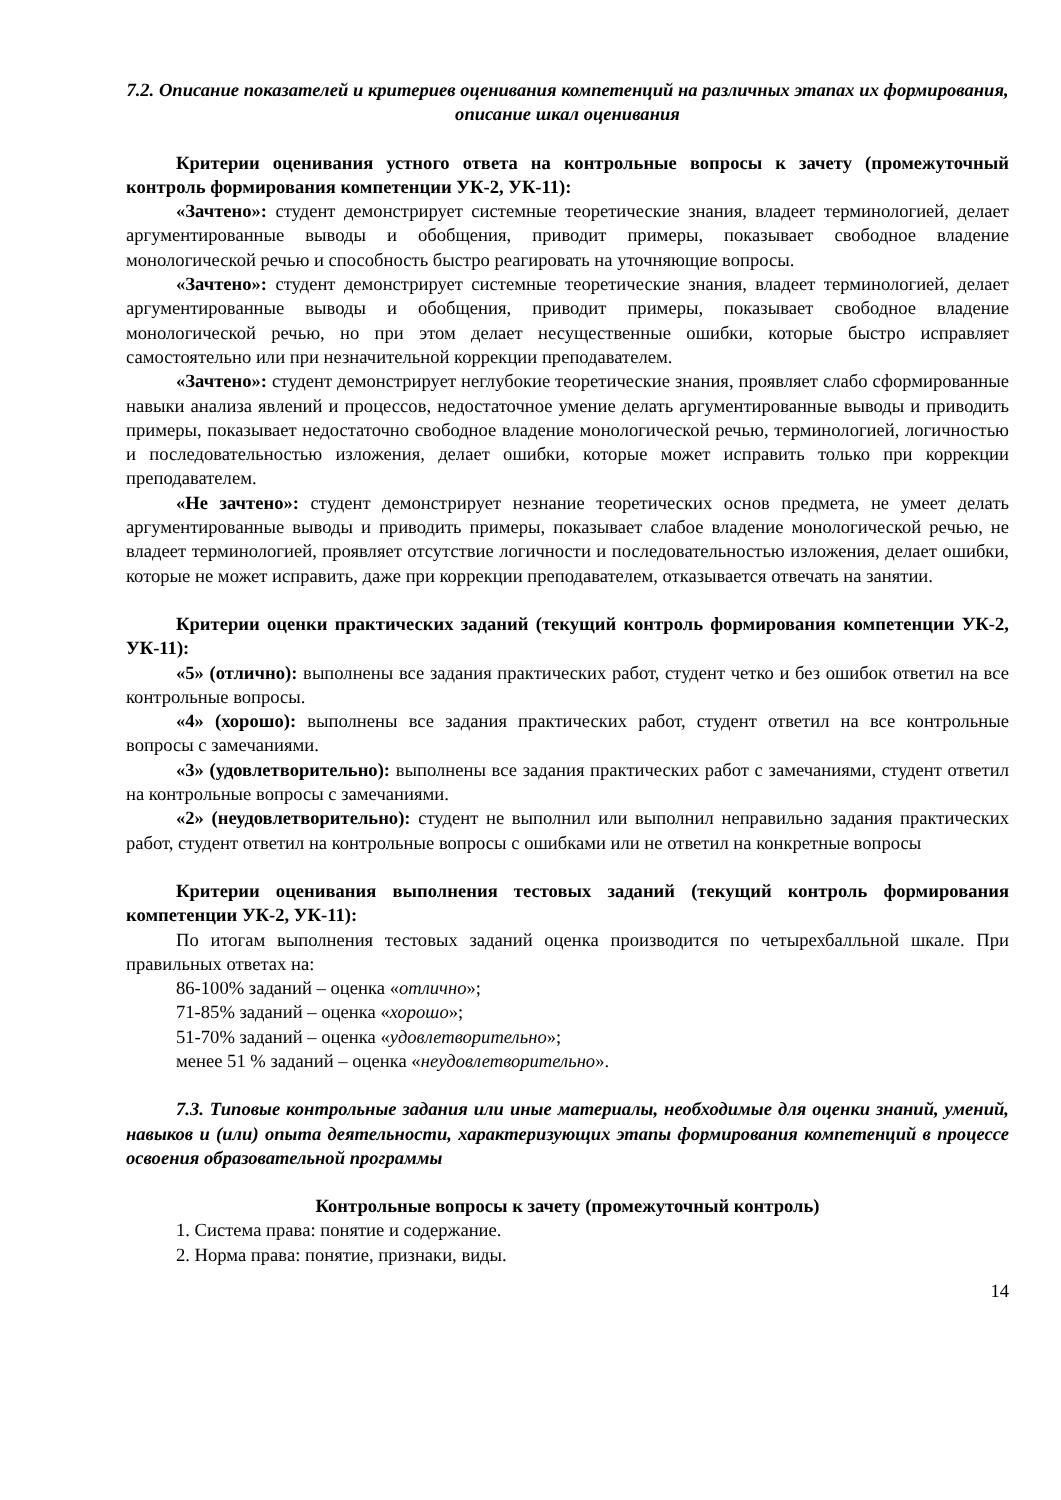7.2. Описание показателей и критериев оценивания компетенций на различных этапах их формирования, описание шкал оценивания
Критерии оценивания устного ответа на контрольные вопросы к зачету (промежуточный контроль формирования компетенции УК-2, УК-11):
«Зачтено»: студент демонстрирует системные теоретические знания, владеет терминологией, делает аргументированные выводы и обобщения, приводит примеры, показывает свободное владение монологической речью и способность быстро реагировать на уточняющие вопросы.
«Зачтено»: студент демонстрирует системные теоретические знания, владеет терминологией, делает аргументированные выводы и обобщения, приводит примеры, показывает свободное владение монологической речью, но при этом делает несущественные ошибки, которые быстро исправляет самостоятельно или при незначительной коррекции преподавателем.
«Зачтено»: студент демонстрирует неглубокие теоретические знания, проявляет слабо сформированные навыки анализа явлений и процессов, недостаточное умение делать аргументированные выводы и приводить примеры, показывает недостаточно свободное владение монологической речью, терминологией, логичностью и последовательностью изложения, делает ошибки, которые может исправить только при коррекции преподавателем.
«Не зачтено»: студент демонстрирует незнание теоретических основ предмета, не умеет делать аргументированные выводы и приводить примеры, показывает слабое владение монологической речью, не владеет терминологией, проявляет отсутствие логичности и последовательностью изложения, делает ошибки, которые не может исправить, даже при коррекции преподавателем, отказывается отвечать на занятии.
Критерии оценки практических заданий (текущий контроль формирования компетенции УК-2, УК-11):
«5» (отлично): выполнены все задания практических работ, студент четко и без ошибок ответил на все контрольные вопросы.
«4» (хорошо): выполнены все задания практических работ, студент ответил на все контрольные вопросы с замечаниями.
«3» (удовлетворительно): выполнены все задания практических работ с замечаниями, студент ответил на контрольные вопросы с замечаниями.
«2» (неудовлетворительно): студент не выполнил или выполнил неправильно задания практических работ, студент ответил на контрольные вопросы с ошибками или не ответил на конкретные вопросы
Критерии оценивания выполнения тестовых заданий (текущий контроль формирования компетенции УК-2, УК-11):
По итогам выполнения тестовых заданий оценка производится по четырехбалльной шкале. При правильных ответах на:
86-100% заданий – оценка «отлично»;
71-85% заданий – оценка «хорошо»;
51-70% заданий – оценка «удовлетворительно»;
менее 51 % заданий – оценка «неудовлетворительно».
7.3. Типовые контрольные задания или иные материалы, необходимые для оценки знаний, умений, навыков и (или) опыта деятельности, характеризующих этапы формирования компетенций в процессе освоения образовательной программы
Контрольные вопросы к зачету (промежуточный контроль)
1. Система права: понятие и содержание.
2. Норма права: понятие, признаки, виды.
14